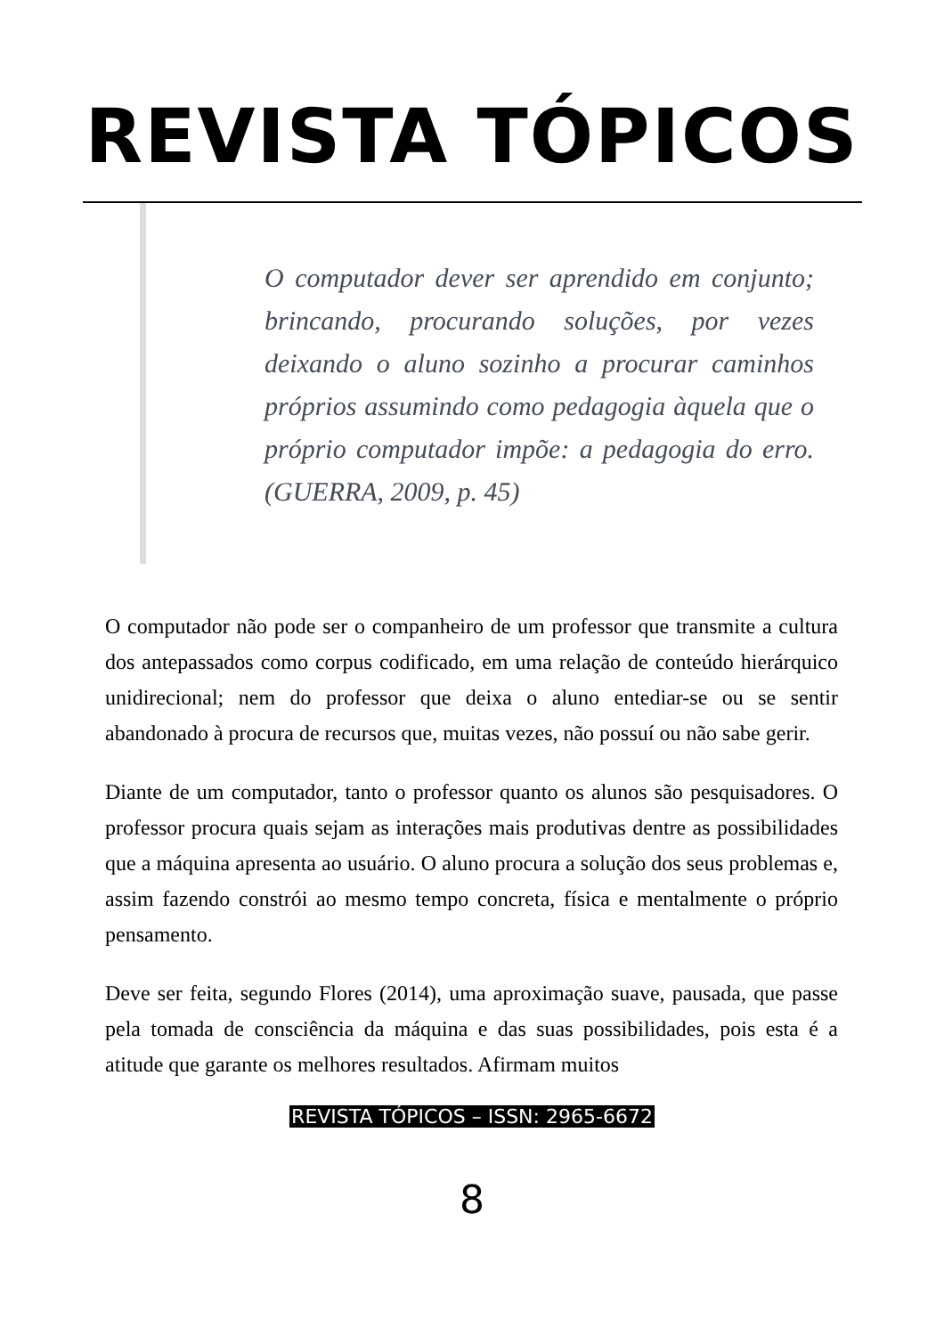REVISTA TÓPICOS
O computador dever ser aprendido em conjunto; brincando, procurando soluções, por vezes deixando o aluno sozinho a procurar caminhos próprios assumindo como pedagogia àquela que o próprio computador impõe: a pedagogia do erro. (GUERRA, 2009, p. 45)
O computador não pode ser o companheiro de um professor que transmite a cultura dos antepassados como corpus codificado, em uma relação de conteúdo hierárquico unidirecional; nem do professor que deixa o aluno entediar-se ou se sentir abandonado à procura de recursos que, muitas vezes, não possuí ou não sabe gerir.
Diante de um computador, tanto o professor quanto os alunos são pesquisadores. O professor procura quais sejam as interações mais produtivas dentre as possibilidades que a máquina apresenta ao usuário. O aluno procura a solução dos seus problemas e, assim fazendo constrói ao mesmo tempo concreta, física e mentalmente o próprio pensamento.
Deve ser feita, segundo Flores (2014), uma aproximação suave, pausada, que passe pela tomada de consciência da máquina e das suas possibilidades, pois esta é a atitude que garante os melhores resultados. Afirmam muitos
REVISTA TÓPICOS – ISSN: 2965-6672
8